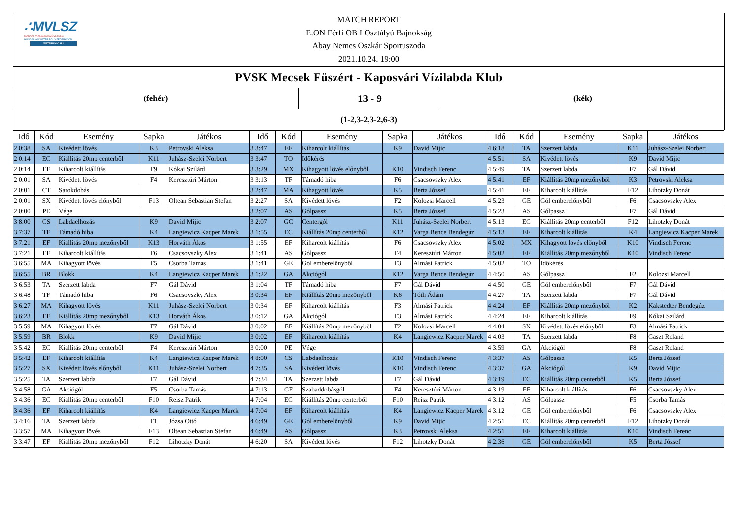∴MVLSZ
MAGYAR VÍZILABDA SZÖVETSÉG
HUNGARIAN WATER POLO FEDERATION
WATERPOLO.HU
MATCH REPORT
E.ON Férfi OB I Osztályú Bajnokság
Abay Nemes Oszkár Sportuszoda
2021.10.24. 19:00
PVSK Mecsek Füszért - Kaposvári Vízilabda Klub
(fehér)
13 - 9
(kék)
(1-2,3-2,3-2,6-3)
| Idő | Kód | Esemény | Sapka | Játékos | Idő | Kód | Esemény | Sapka | Játékos | Idő | Kód | Esemény | Sapka | Játékos |
| --- | --- | --- | --- | --- | --- | --- | --- | --- | --- | --- | --- | --- | --- | --- |
| 2 0:38 | SA | Kivédett lövés | K3 | Petrovski Aleksa | 3 3:47 | EF | Kiharcolt kiállítás | K9 | David Mijic | 4 6:18 | TA | Szerzett labda | K11 | Juhász-Szelei Norbert |
| 2 0:14 | EC | Kiállítás 20mp centerből | K11 | Juhász-Szelei Norbert | 3 3:47 | TO | Időkérés | | | 4 5:51 | SA | Kivédett lövés | K9 | David Mijic |
| 2 0:14 | EF | Kiharcolt kiállítás | F9 | Kókai Szilárd | 3 3:29 | MX | Kihagyott lövés előnyből | K10 | Vindisch Ferenc | 4 5:49 | TA | Szerzett labda | F7 | Gál Dávid |
| 2 0:01 | SA | Kivédett lövés | F4 | Keresztúri Márton | 3 3:13 | TF | Támadó hiba | F6 | Csacsovszky Alex | 4 5:41 | EF | Kiállítás 20mp mezőnyből | K3 | Petrovski Aleksa |
| 2 0:01 | CT | Sarokdobás | | | 3 2:47 | MA | Kihagyott lövés | K5 | Berta József | 4 5:41 | EF | Kiharcolt kiállítás | F12 | Lihotzky Donát |
| 2 0:01 | SX | Kivédett lövés előnyből | F13 | Oltean Sebastian Stefan | 3 2:27 | SA | Kivédett lövés | F2 | Kolozsi Marcell | 4 5:23 | GE | Gól emberelőnyből | F6 | Csacsovszky Alex |
| 2 0:00 | PE | Vége | | | 3 2:07 | AS | Gólpassz | K5 | Berta József | 4 5:23 | AS | Gólpassz | F7 | Gál Dávid |
| 3 8:00 | CS | Labdaelhozás | K9 | David Mijic | 3 2:07 | GC | Centergól | K11 | Juhász-Szelei Norbert | 4 5:13 | EC | Kiállítás 20mp centerből | F12 | Lihotzky Donát |
| 3 7:37 | TF | Támadó hiba | K4 | Langiewicz Kacper Marek | 3 1:55 | EC | Kiállítás 20mp centerből | K12 | Varga Bence Bendegúz | 4 5:13 | EF | Kiharcolt kiállítás | K4 | Langiewicz Kacper Marek |
| 3 7:21 | EF | Kiállítás 20mp mezőnyből | K13 | Horváth Ákos | 3 1:55 | EF | Kiharcolt kiállítás | F6 | Csacsovszky Alex | 4 5:02 | MX | Kihagyott lövés előnyből | K10 | Vindisch Ferenc |
| 3 7:21 | EF | Kiharcolt kiállítás | F6 | Csacsovszky Alex | 3 1:41 | AS | Gólpassz | F4 | Keresztúri Márton | 4 5:02 | EF | Kiállítás 20mp mezőnyből | K10 | Vindisch Ferenc |
| 3 6:55 | MA | Kihagyott lövés | F5 | Csorba Tamás | 3 1:41 | GE | Gól emberelőnyből | F3 | Almási Patrick | 4 5:02 | TO | Időkérés | | |
| 3 6:55 | BR | Blokk | K4 | Langiewicz Kacper Marek | 3 1:22 | GA | Akciógól | K12 | Varga Bence Bendegúz | 4 4:50 | AS | Gólpassz | F2 | Kolozsi Marcell |
| 3 6:53 | TA | Szerzett labda | F7 | Gál Dávid | 3 1:04 | TF | Támadó hiba | F7 | Gál Dávid | 4 4:50 | GE | Gól emberelőnyből | F7 | Gál Dávid |
| 3 6:48 | TF | Támadó hiba | F6 | Csacsovszky Alex | 3 0:34 | EF | Kiállítás 20mp mezőnyből | K6 | Tóth Ádám | 4 4:27 | TA | Szerzett labda | F7 | Gál Dávid |
| 3 6:27 | MA | Kihagyott lövés | K11 | Juhász-Szelei Norbert | 3 0:34 | EF | Kiharcolt kiállítás | F3 | Almási Patrick | 4 4:24 | EF | Kiállítás 20mp mezőnyből | K2 | Kakstedter Bendegúz |
| 3 6:23 | EF | Kiállítás 20mp mezőnyből | K13 | Horváth Ákos | 3 0:12 | GA | Akciógól | F3 | Almási Patrick | 4 4:24 | EF | Kiharcolt kiállítás | F9 | Kókai Szilárd |
| 3 5:59 | MA | Kihagyott lövés | F7 | Gál Dávid | 3 0:02 | EF | Kiállítás 20mp mezőnyből | F2 | Kolozsi Marcell | 4 4:04 | SX | Kivédett lövés előnyből | F3 | Almási Patrick |
| 3 5:59 | BR | Blokk | K9 | David Mijic | 3 0:02 | EF | Kiharcolt kiállítás | K4 | Langiewicz Kacper Marek | 4 4:03 | TA | Szerzett labda | F8 | Gaszt Roland |
| 3 5:42 | EC | Kiállítás 20mp centerből | F4 | Keresztúri Márton | 3 0:00 | PE | Vége | | | 4 3:59 | GA | Akciógól | F8 | Gaszt Roland |
| 3 5:42 | EF | Kiharcolt kiállítás | K4 | Langiewicz Kacper Marek | 4 8:00 | CS | Labdaelhozás | K10 | Vindisch Ferenc | 4 3:37 | AS | Gólpassz | K5 | Berta József |
| 3 5:27 | SX | Kivédett lövés előnyből | K11 | Juhász-Szelei Norbert | 4 7:35 | SA | Kivédett lövés | K10 | Vindisch Ferenc | 4 3:37 | GA | Akciógól | K9 | David Mijic |
| 3 5:25 | TA | Szerzett labda | F7 | Gál Dávid | 4 7:34 | TA | Szerzett labda | F7 | Gál Dávid | 4 3:19 | EC | Kiállítás 20mp centerből | K5 | Berta József |
| 3 4:58 | GA | Akciógól | F5 | Csorba Tamás | 4 7:13 | GF | Szabaddobásgól | F4 | Keresztúri Márton | 4 3:19 | EF | Kiharcolt kiállítás | F6 | Csacsovszky Alex |
| 3 4:36 | EC | Kiállítás 20mp centerből | F10 | Reisz Patrik | 4 7:04 | EC | Kiállítás 20mp centerből | F10 | Reisz Patrik | 4 3:12 | AS | Gólpassz | F5 | Csorba Tamás |
| 3 4:36 | EF | Kiharcolt kiállítás | K4 | Langiewicz Kacper Marek | 4 7:04 | EF | Kiharcolt kiállítás | K4 | Langiewicz Kacper Marek | 4 3:12 | GE | Gól emberelőnyből | F6 | Csacsovszky Alex |
| 3 4:16 | TA | Szerzett labda | F1 | Józsa Ottó | 4 6:49 | GE | Gól emberelőnyből | K9 | David Mijic | 4 2:51 | EC | Kiállítás 20mp centerből | F12 | Lihotzky Donát |
| 3 3:57 | MA | Kihagyott lövés | F13 | Oltean Sebastian Stefan | 4 6:49 | AS | Gólpassz | K3 | Petrovski Aleksa | 4 2:51 | EF | Kiharcolt kiállítás | K10 | Vindisch Ferenc |
| 3 3:47 | EF | Kiállítás 20mp mezőnyből | F12 | Lihotzky Donát | 4 6:20 | SA | Kivédett lövés | F12 | Lihotzky Donát | 4 2:36 | GE | Gól emberelőnyből | K5 | Berta József |